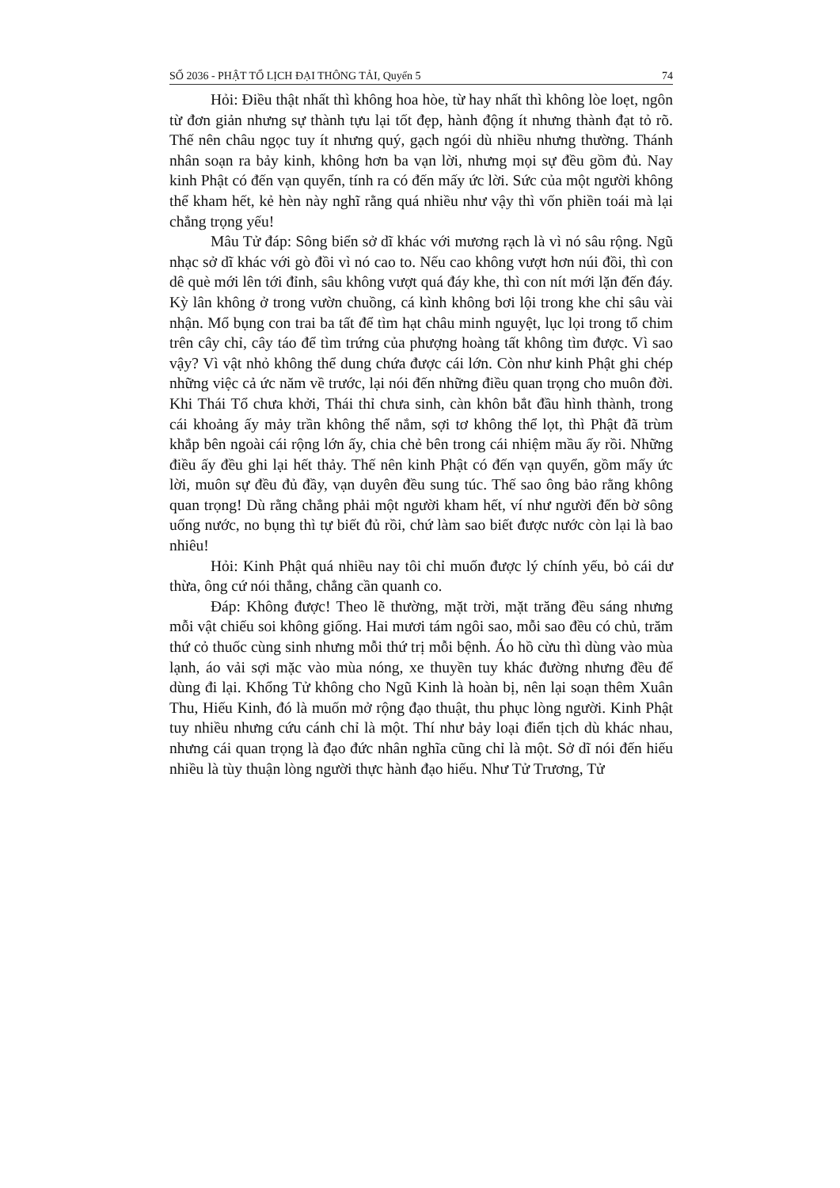SỐ 2036 - PHẬT TỔ LỊCH ĐẠI THÔNG TẢI, Quyển 5 74
Hỏi: Điều thật nhất thì không hoa hòe, từ hay nhất thì không lòe loẹt, ngôn từ đơn giản nhưng sự thành tựu lại tốt đẹp, hành động ít nhưng thành đạt tỏ rõ. Thế nên châu ngọc tuy ít nhưng quý, gạch ngói dù nhiều nhưng thường. Thánh nhân soạn ra bảy kinh, không hơn ba vạn lời, nhưng mọi sự đều gồm đủ. Nay kinh Phật có đến vạn quyển, tính ra có đến mấy ức lời. Sức của một người không thể kham hết, kẻ hèn này nghĩ rằng quá nhiều như vậy thì vốn phiền toái mà lại chẳng trọng yếu!
Mâu Tử đáp: Sông biển sở dĩ khác với mương rạch là vì nó sâu rộng. Ngũ nhạc sở dĩ khác với gò đồi vì nó cao to. Nếu cao không vượt hơn núi đồi, thì con dê què mới lên tới đỉnh, sâu không vượt quá đáy khe, thì con nít mới lặn đến đáy. Kỳ lân không ở trong vườn chuồng, cá kình không bơi lội trong khe chỉ sâu vài nhận. Mổ bụng con trai ba tất để tìm hạt châu minh nguyệt, lục lọi trong tổ chim trên cây chỉ, cây táo để tìm trứng của phượng hoàng tất không tìm được. Vì sao vậy? Vì vật nhỏ không thể dung chứa được cái lớn. Còn như kinh Phật ghi chép những việc cả ức năm về trước, lại nói đến những điều quan trọng cho muôn đời. Khi Thái Tổ chưa khởi, Thái thỉ chưa sinh, càn khôn bắt đầu hình thành, trong cái khoảng ấy mảy trần không thể nắm, sợi tơ không thể lọt, thì Phật đã trùm khắp bên ngoài cái rộng lớn ấy, chia chẻ bên trong cái nhiệm mầu ấy rồi. Những điều ấy đều ghi lại hết thảy. Thế nên kinh Phật có đến vạn quyển, gồm mấy ức lời, muôn sự đều đủ đầy, vạn duyên đều sung túc. Thế sao ông bảo rằng không quan trọng! Dù rằng chẳng phải một người kham hết, ví như người đến bờ sông uống nước, no bụng thì tự biết đủ rồi, chứ làm sao biết được nước còn lại là bao nhiêu!
Hỏi: Kinh Phật quá nhiều nay tôi chỉ muốn được lý chính yếu, bỏ cái dư thừa, ông cứ nói thẳng, chẳng cần quanh co.
Đáp: Không được! Theo lẽ thường, mặt trời, mặt trăng đều sáng nhưng mỗi vật chiếu soi không giống. Hai mươi tám ngôi sao, mỗi sao đều có chủ, trăm thứ cỏ thuốc cùng sinh nhưng mỗi thứ trị mỗi bệnh. Áo hồ cừu thì dùng vào mùa lạnh, áo vải sợi mặc vào mùa nóng, xe thuyền tuy khác đường nhưng đều để dùng đi lại. Khổng Tử không cho Ngũ Kinh là hoàn bị, nên lại soạn thêm Xuân Thu, Hiếu Kinh, đó là muốn mở rộng đạo thuật, thu phục lòng người. Kinh Phật tuy nhiều nhưng cứu cánh chỉ là một. Thí như bảy loại điển tịch dù khác nhau, nhưng cái quan trọng là đạo đức nhân nghĩa cũng chỉ là một. Sở dĩ nói đến hiếu nhiều là tùy thuận lòng người thực hành đạo hiếu. Như Tử Trương, Tử